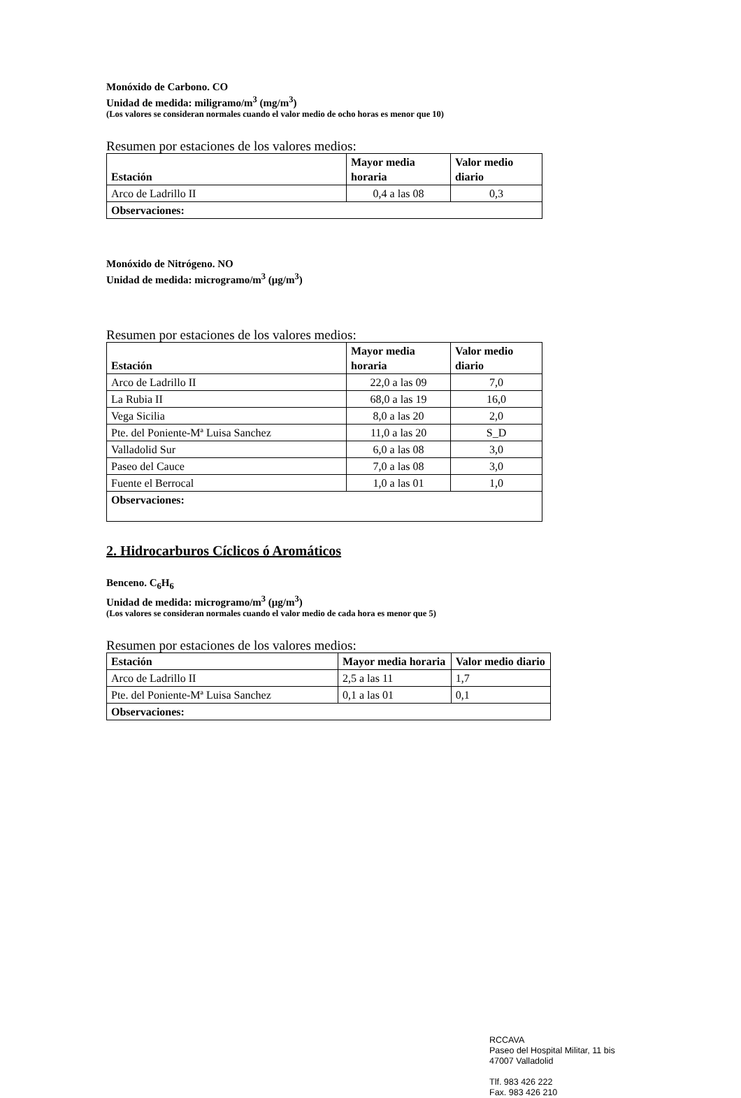Monóxido de Carbono. CO
Unidad de medida: miligramo/m<sup>3</sup> (mg/m<sup>3</sup>)
(Los valores se consideran normales cuando el valor medio de ocho horas es menor que 10)
Resumen por estaciones de los valores medios:
| Estación | Mayor media horaria | Valor medio diario |
| --- | --- | --- |
| Arco de Ladrillo II | 0,4 a las 08 | 0,3 |
| Observaciones: | | |
Monóxido de Nitrógeno. NO
Unidad de medida: microgramo/m<sup>3</sup> (μg/m<sup>3</sup>)
Resumen por estaciones de los valores medios:
| Estación | Mayor media horaria | Valor medio diario |
| --- | --- | --- |
| Arco de Ladrillo II | 22,0 a las 09 | 7,0 |
| La Rubia II | 68,0 a las 19 | 16,0 |
| Vega Sicilia | 8,0 a las 20 | 2,0 |
| Pte. del Poniente-Mª Luisa Sanchez | 11,0 a las 20 | S_D |
| Valladolid Sur | 6,0 a las 08 | 3,0 |
| Paseo del Cauce | 7,0 a las 08 | 3,0 |
| Fuente el Berrocal | 1,0 a las 01 | 1,0 |
| Observaciones: | | |
2. Hidrocarburos Cíclicos ó Aromáticos
Benceno. C<sub>6</sub>H<sub>6</sub>
Unidad de medida: microgramo/m<sup>3</sup> (μg/m<sup>3</sup>)
(Los valores se consideran normales cuando el valor medio de cada hora es menor que 5)
Resumen por estaciones de los valores medios:
| Estación | Mayor media horaria | Valor medio diario |
| --- | --- | --- |
| Arco de Ladrillo II | 2,5 a las 11 | 1,7 |
| Pte. del Poniente-Mª Luisa Sanchez | 0,1 a las 01 | 0,1 |
| Observaciones: | | |
RCCAVA
Paseo del Hospital Militar, 11 bis
47007 Valladolid
Tlf. 983 426 222
Fax. 983 426 210